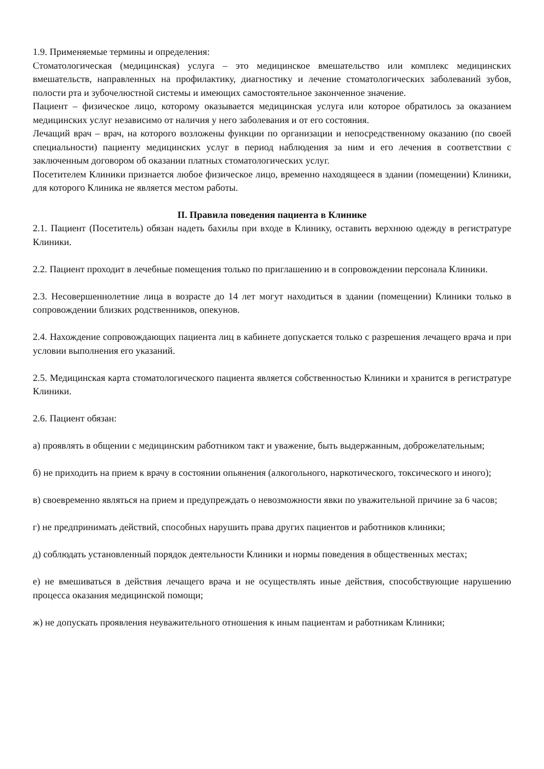1.9. Применяемые термины и определения:
Стоматологическая (медицинская) услуга – это медицинское вмешательство или комплекс медицинских вмешательств, направленных на профилактику, диагностику и лечение стоматологических заболеваний зубов, полости рта и зубочелюстной системы и имеющих самостоятельное законченное значение.
Пациент – физическое лицо, которому оказывается медицинская услуга или которое обратилось за оказанием медицинских услуг независимо от наличия у него заболевания и от его состояния.
Лечащий врач – врач, на которого возложены функции по организации и непосредственному оказанию (по своей специальности) пациенту медицинских услуг в период наблюдения за ним и его лечения в соответствии с заключенным договором об оказании платных стоматологических услуг.
Посетителем Клиники признается любое физическое лицо, временно находящееся в здании (помещении) Клиники, для которого Клиника не является местом работы.
II. Правила поведения пациента в Клинике
2.1. Пациент (Посетитель) обязан надеть бахилы при входе в Клинику, оставить верхнюю одежду в регистратуре Клиники.
2.2. Пациент проходит в лечебные помещения только по приглашению и в сопровождении персонала Клиники.
2.3. Несовершеннолетние лица в возрасте до 14 лет могут находиться в здании (помещении) Клиники только в сопровождении близких родственников, опекунов.
2.4. Нахождение сопровождающих пациента лиц в кабинете допускается только с разрешения лечащего врача и при условии выполнения его указаний.
2.5. Медицинская карта стоматологического пациента является собственностью Клиники и хранится в регистратуре Клиники.
2.6. Пациент обязан:
а) проявлять в общении с медицинским работником такт и уважение, быть выдержанным, доброжелательным;
б) не приходить на прием к врачу в состоянии опьянения (алкогольного, наркотического, токсического и иного);
в) своевременно являться на прием и предупреждать о невозможности явки по уважительной причине за 6 часов;
г) не предпринимать действий, способных нарушить права других пациентов и работников клиники;
д) соблюдать установленный порядок деятельности Клиники и нормы поведения в общественных местах;
е) не вмешиваться в действия лечащего врача и не осуществлять иные действия, способствующие нарушению процесса оказания медицинской помощи;
ж) не допускать проявления неуважительного отношения к иным пациентам и работникам Клиники;